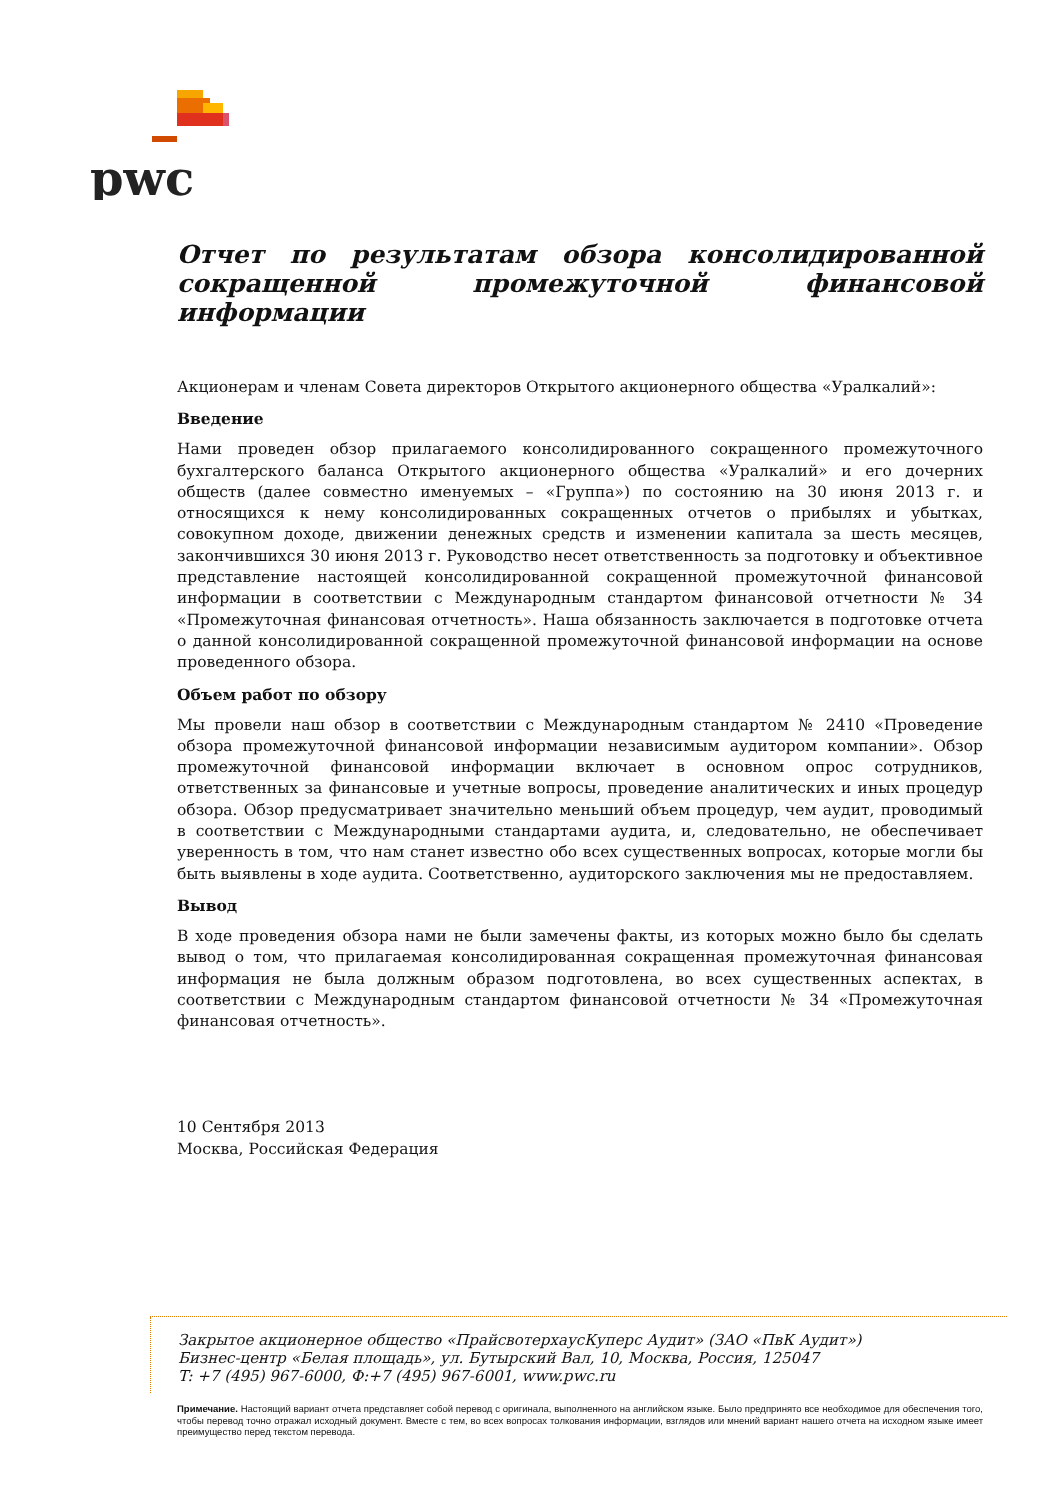pwc
Отчет по результатам обзора консолидированной сокращенной промежуточной финансовой информации
Акционерам и членам Совета директоров Открытого акционерного общества «Уралкалий»:
Введение
Нами проведен обзор прилагаемого консолидированного сокращенного промежуточного бухгалтерского баланса Открытого акционерного общества «Уралкалий» и его дочерних обществ (далее совместно именуемых – «Группа») по состоянию на 30 июня 2013 г. и относящихся к нему консолидированных сокращенных отчетов о прибылях и убытках, совокупном доходе, движении денежных средств и изменении капитала за шесть месяцев, закончившихся 30 июня 2013 г. Руководство несет ответственность за подготовку и объективное представление настоящей консолидированной сокращенной промежуточной финансовой информации в соответствии с Международным стандартом финансовой отчетности № 34 «Промежуточная финансовая отчетность». Наша обязанность заключается в подготовке отчета о данной консолидированной сокращенной промежуточной финансовой информации на основе проведенного обзора.
Объем работ по обзору
Мы провели наш обзор в соответствии с Международным стандартом № 2410 «Проведение обзора промежуточной финансовой информации независимым аудитором компании». Обзор промежуточной финансовой информации включает в основном опрос сотрудников, ответственных за финансовые и учетные вопросы, проведение аналитических и иных процедур обзора. Обзор предусматривает значительно меньший объем процедур, чем аудит, проводимый в соответствии с Международными стандартами аудита, и, следовательно, не обеспечивает уверенность в том, что нам станет известно обо всех существенных вопросах, которые могли бы быть выявлены в ходе аудита. Соответственно, аудиторского заключения мы не предоставляем.
Вывод
В ходе проведения обзора нами не были замечены факты, из которых можно было бы сделать вывод о том, что прилагаемая консолидированная сокращенная промежуточная финансовая информация не была должным образом подготовлена, во всех существенных аспектах, в соответствии с Международным стандартом финансовой отчетности № 34 «Промежуточная финансовая отчетность».
10 Сентября 2013
Москва, Российская Федерация
Закрытое акционерное общество «ПрайсвотерхаусКуперс Аудит» (ЗАО «ПвК Аудит»)
Бизнес-центр «Белая площадь», ул. Бутырский Вал, 10, Москва, Россия, 125047
T: +7 (495) 967-6000, Ф:+7 (495) 967-6001, www.pwc.ru
Примечание. Настоящий вариант отчета представляет собой перевод с оригинала, выполненного на английском языке. Было предпринято все необходимое для обеспечения того, чтобы перевод точно отражал исходный документ. Вместе с тем, во всех вопросах толкования информации, взглядов или мнений вариант нашего отчета на исходном языке имеет преимущество перед текстом перевода.